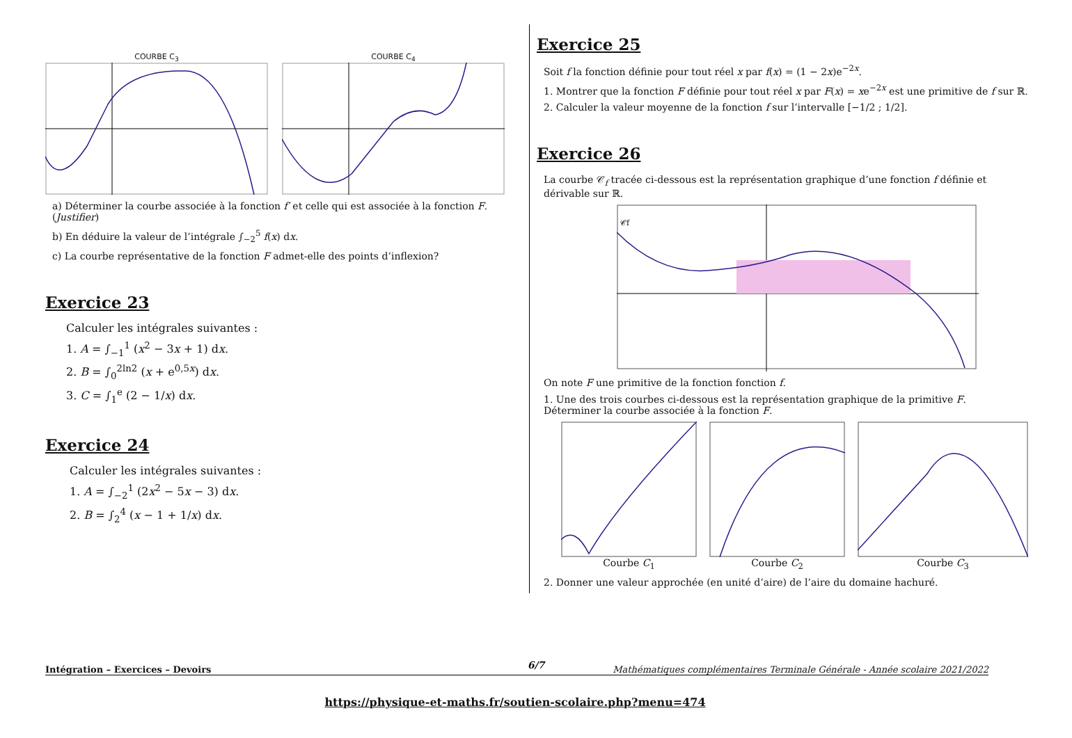COURBE C<sub>3</sub> COURBE C<sub>4</sub>
a) Déterminer la courbe associée à la fonction f′ et celle qui est associée à la fonction F. (Justifier)
b) En déduire la valeur de l’intégrale ∫<sub>−2</sub><sup>5</sup> f(x) dx.
c) La courbe représentative de la fonction F admet-elle des points d’inflexion?
Exercice 23
Calculer les intégrales suivantes :
1. A = ∫<sub>−1</sub><sup>1</sup> (x<sup>2</sup> − 3x + 1) dx.
2. B = ∫<sub>0</sub><sup>2ln2</sup> (x + e<sup>0,5x</sup>) dx.
3. C = ∫<sub>1</sub><sup>e</sup> (2 − 1/x) dx.
Exercice 24
Calculer les intégrales suivantes :
1. A = ∫<sub>−2</sub><sup>1</sup> (2x<sup>2</sup> − 5x − 3) dx.
2. B = ∫<sub>2</sub><sup>4</sup> (x − 1 + 1/x) dx.
Exercice 25
Soit f la fonction définie pour tout réel x par f(x) = (1 − 2x)e<sup>−2x</sup>.
1. Montrer que la fonction F définie pour tout réel x par F(x) = xe<sup>−2x</sup> est une primitive de f sur ℝ.
2. Calculer la valeur moyenne de la fonction f sur l’intervalle [−1/2 ; 1/2].
Exercice 26
La courbe 𝒞<sub>f</sub> tracée ci-dessous est la représentation graphique d’une fonction f définie et dérivable sur ℝ.
𝒞f
On note F une primitive de la fonction fonction f.
1. Une des trois courbes ci-dessous est la représentation graphique de la primitive F.
Déterminer la courbe associée à la fonction F.
Courbe C<sub>1</sub> Courbe C<sub>2</sub> Courbe C<sub>3</sub>
2. Donner une valeur approchée (en unité d’aire) de l’aire du domaine hachuré.
6/7 Intégration – Exercices – Devoirs Mathématiques complémentaires Terminale Générale - Année scolaire 2021/2022
https://physique-et-maths.fr/soutien-scolaire.php?menu=474